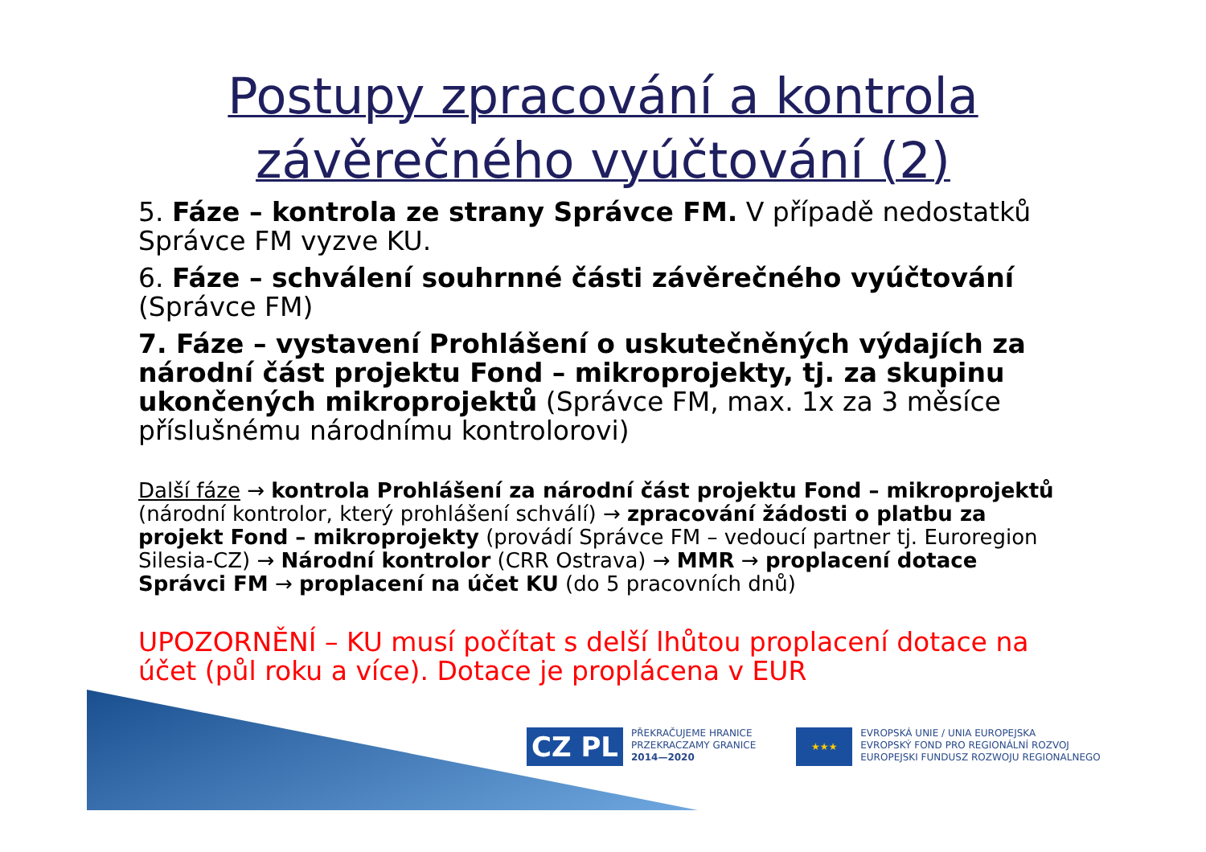Postupy zpracování a kontrola
závěrečného vyúčtování (2)
5. Fáze – kontrola ze strany Správce FM. V případě nedostatků Správce FM vyzve KU.
6. Fáze – schválení souhrnné části závěrečného vyúčtování (Správce FM)
7. Fáze – vystavení Prohlášení o uskutečněných výdajích za národní část projektu Fond – mikroprojekty, tj. za skupinu ukončených mikroprojektů (Správce FM, max. 1x za 3 měsíce příslušnému národnímu kontrolorovi)
Další fáze → kontrola Prohlášení za národní část projektu Fond – mikroprojektů (národní kontrolor, který prohlášení schválí) → zpracování žádosti o platbu za projekt Fond – mikroprojekty (provádí Správce FM – vedoucí partner tj. Euroregion Silesia-CZ) → Národní kontrolor (CRR Ostrava) → MMR → proplacení dotace Správci FM → proplacení na účet KU (do 5 pracovních dnů)
UPOZORNĚNÍ – KU musí počítat s delší lhůtou proplacení dotace na účet (půl roku a více). Dotace je proplácena v EUR
CZ PL PŘEKRAČUJEME HRANICE
PRZEKRACZAMY GRANICE
2014—2020
★★★ EVROPSKÁ UNIE / UNIA EUROPEJSKA
EVROPSKÝ FOND PRO REGIONÁLNÍ ROZVOJ
EUROPEJSKI FUNDUSZ ROZWOJU REGIONALNEGO